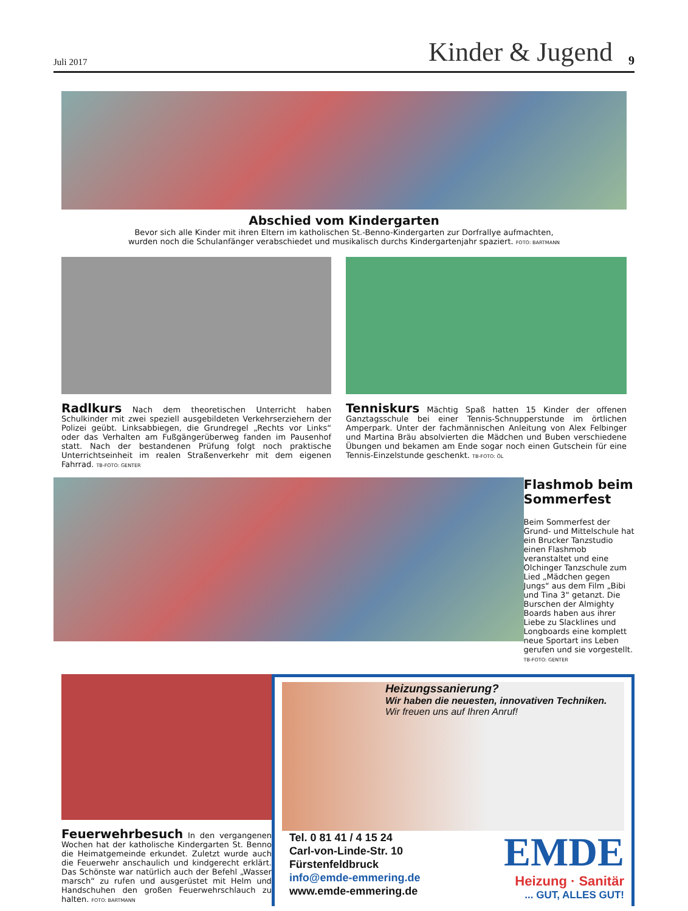Juli 2017 Kinder & Jugend 9
Abschied vom Kindergarten
Bevor sich alle Kinder mit ihren Eltern im katholischen St.-Benno-Kindergarten zur Dorfrallye aufmachten,
wurden noch die Schulanfänger verabschiedet und musikalisch durchs Kindergartenjahr spaziert. FOTO: BARTMANN
Radlkurs Nach dem theoretischen Unterricht haben Schulkinder mit zwei speziell ausgebildeten Verkehrserziehern der Polizei geübt. Linksabbiegen, die Grundregel „Rechts vor Links“ oder das Verhalten am Fußgängerüberweg fanden im Pausenhof statt. Nach der bestandenen Prüfung folgt noch praktische Unterrichtseinheit im realen Straßenverkehr mit dem eigenen Fahrrad. TB-FOTO: GENTER
Tenniskurs Mächtig Spaß hatten 15 Kinder der offenen Ganztagsschule bei einer Tennis-Schnupperstunde im örtlichen Amperpark. Unter der fachmännischen Anleitung von Alex Felbinger und Martina Bräu absolvierten die Mädchen und Buben verschiedene Übungen und bekamen am Ende sogar noch einen Gutschein für eine Tennis-Einzelstunde geschenkt. TB-FOTO: ÖL
Flashmob beim Sommerfest
Beim Sommerfest der Grund- und Mittelschule hat ein Brucker Tanzstudio einen Flashmob veranstaltet und eine Olchinger Tanzschule zum Lied „Mädchen gegen Jungs“ aus dem Film „Bibi und Tina 3“ getanzt. Die Burschen der Almighty Boards haben aus ihrer Liebe zu Slacklines und Longboards eine komplett neue Sportart ins Leben gerufen und sie vorgestellt. TB-FOTO: GENTER
Feuerwehrbesuch In den vergangenen Wochen hat der katholische Kindergarten St. Benno die Heimatgemeinde erkundet. Zuletzt wurde auch die Feuerwehr anschaulich und kindgerecht erklärt. Das Schönste war natürlich auch der Befehl „Wasser marsch“ zu rufen und ausgerüstet mit Helm und Handschuhen den großen Feuerwehrschlauch zu halten. FOTO: BARTMANN
Heizungssanierung?
Wir haben die neuesten, innovativen Techniken.
Wir freuen uns auf Ihren Anruf!
Tel. 0 81 41 / 4 15 24
Carl-von-Linde-Str. 10
Fürstenfeldbruck
info@emde-emmering.de
www.emde-emmering.de
EMDE
Heizung · Sanitär
... GUT, ALLES GUT!